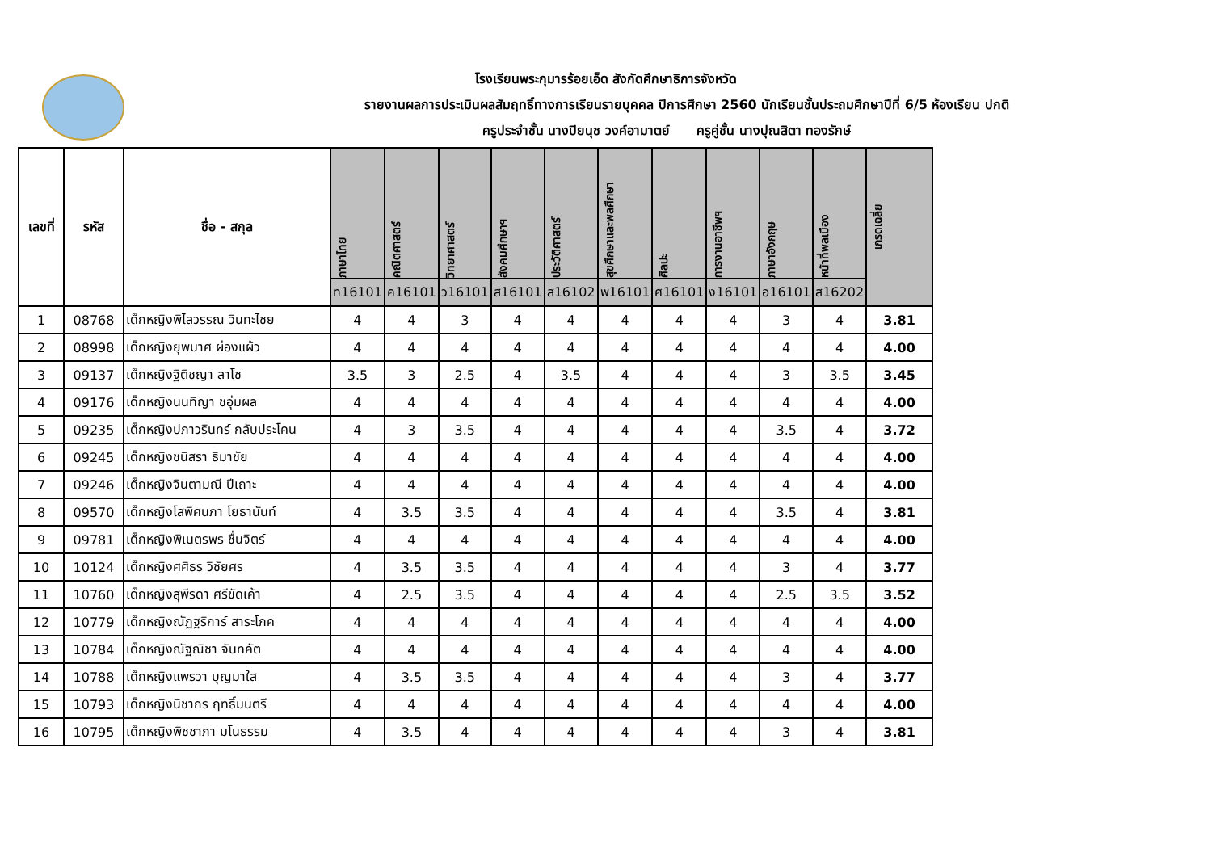โรงเรียนพระกุมารร้อยเอ็ด สังกัดศึกษาธิการจังหวัด
รายงานผลการประเมินผลสัมฤทธิ์ทางการเรียนรายบุคคล ปีการศึกษา 2560 นักเรียนชั้นประถมศึกษาปีที่ 6/5 ห้องเรียน ปกติ
ครูประจำชั้น นางปิยนุช วงค์อามาตย์ ครูคู่ชั้น นางปุณสิตา ทองรักษ์
| เลขที่ | รหัส | ชื่อ - สกุล | ภาษาไทย | คณิตศาสตร์ | วิทยาศาสตร์ | สังคมศึกษาฯ | ประวัติศาสตร์ | สุขศึกษาและพลศึกษา | ศิลปะ | การงานอาชีพฯ | ภาษาอังกฤษ | หน้าที่พลเมือง | เกรดเฉลี่ย |
| --- | --- | --- | --- | --- | --- | --- | --- | --- | --- | --- | --- | --- | --- |
| | | | ท16101 | ค16101 | ว16101 | ส16101 | ส16102 | พ16101 | ศ16101 | ง16101 | อ16101 | ส16202 | |
| 1 | 08768 | เด็กหญิงพิไลวรรณ วินทะไชย | 4 | 4 | 3 | 4 | 4 | 4 | 4 | 4 | 3 | 4 | 3.81 |
| 2 | 08998 | เด็กหญิงยุพมาศ ผ่องแผ้ว | 4 | 4 | 4 | 4 | 4 | 4 | 4 | 4 | 4 | 4 | 4.00 |
| 3 | 09137 | เด็กหญิงฐิติชญา ลาโช | 3.5 | 3 | 2.5 | 4 | 3.5 | 4 | 4 | 4 | 3 | 3.5 | 3.45 |
| 4 | 09176 | เด็กหญิงนนทิญา ชอุ่มผล | 4 | 4 | 4 | 4 | 4 | 4 | 4 | 4 | 4 | 4 | 4.00 |
| 5 | 09235 | เด็กหญิงปภาวรินทร์ กลับประโคน | 4 | 3 | 3.5 | 4 | 4 | 4 | 4 | 4 | 3.5 | 4 | 3.72 |
| 6 | 09245 | เด็กหญิงชนิสรา ธิมาชัย | 4 | 4 | 4 | 4 | 4 | 4 | 4 | 4 | 4 | 4 | 4.00 |
| 7 | 09246 | เด็กหญิงจินตามณี ปีเถาะ | 4 | 4 | 4 | 4 | 4 | 4 | 4 | 4 | 4 | 4 | 4.00 |
| 8 | 09570 | เด็กหญิงโสพิศนภา โยธานันท์ | 4 | 3.5 | 3.5 | 4 | 4 | 4 | 4 | 4 | 3.5 | 4 | 3.81 |
| 9 | 09781 | เด็กหญิงพิเนตรพร ชื่นจิตร์ | 4 | 4 | 4 | 4 | 4 | 4 | 4 | 4 | 4 | 4 | 4.00 |
| 10 | 10124 | เด็กหญิงศศิธร วิชัยศร | 4 | 3.5 | 3.5 | 4 | 4 | 4 | 4 | 4 | 3 | 4 | 3.77 |
| 11 | 10760 | เด็กหญิงสุพีรดา ศรีขัดเค้า | 4 | 2.5 | 3.5 | 4 | 4 | 4 | 4 | 4 | 2.5 | 3.5 | 3.52 |
| 12 | 10779 | เด็กหญิงณัฏฐริการ์ สาระโภค | 4 | 4 | 4 | 4 | 4 | 4 | 4 | 4 | 4 | 4 | 4.00 |
| 13 | 10784 | เด็กหญิงณัฐณิชา จันทคัต | 4 | 4 | 4 | 4 | 4 | 4 | 4 | 4 | 4 | 4 | 4.00 |
| 14 | 10788 | เด็กหญิงแพรวา บุญมาใส | 4 | 3.5 | 3.5 | 4 | 4 | 4 | 4 | 4 | 3 | 4 | 3.77 |
| 15 | 10793 | เด็กหญิงนิชากร ฤทธิ์มนตรี | 4 | 4 | 4 | 4 | 4 | 4 | 4 | 4 | 4 | 4 | 4.00 |
| 16 | 10795 | เด็กหญิงพิชชาภา มโนธรรม | 4 | 3.5 | 4 | 4 | 4 | 4 | 4 | 4 | 3 | 4 | 3.81 |